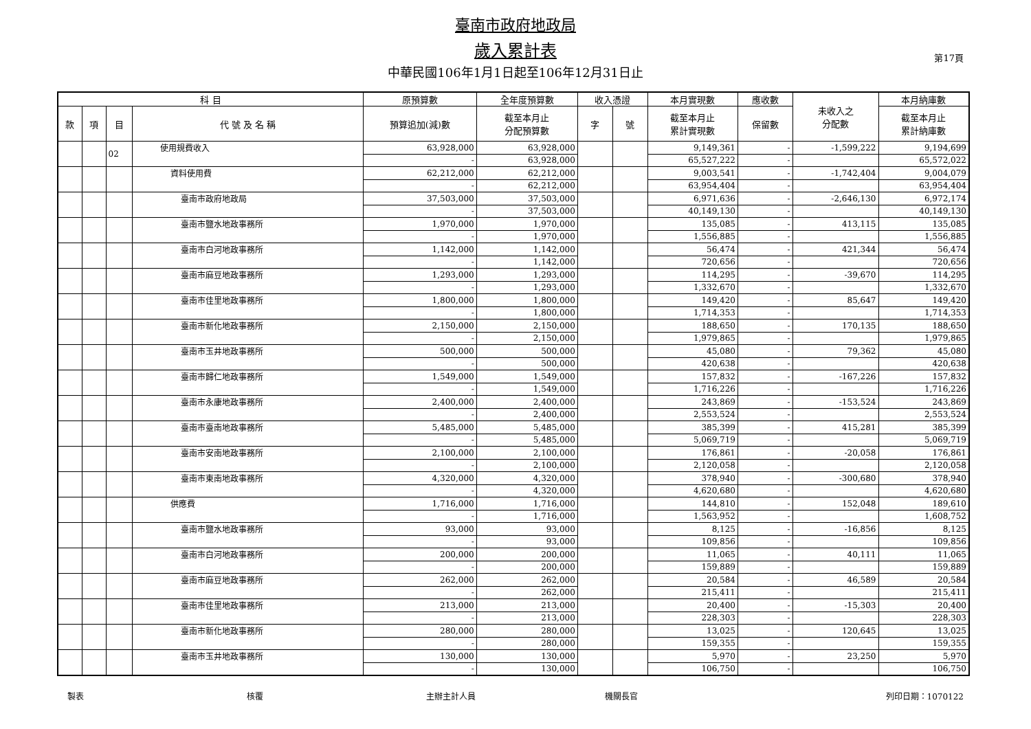臺南市政府地政局
歲入累計表
中華民國106年1月1日起至106年12月31日止
第17頁
| 科 目 | | | | 原預算數 | 全年度預算數 | 收入憑證 | | 本月實現數 | 應收數 | 未收入之 分配數 | 本月納庫數 |
| --- | --- | --- | --- | --- | --- | --- | --- | --- | --- | --- | --- |
| 款 | 項 | 目 | 代 號 及 名 稱 | 預算追加(減)數 | 截至本月止 分配預算數 | 字 | 號 | 截至本月止 累計實現數 | 保留數 | | 截至本月止 累計納庫數 |
| | | 02 | 使用規費收入 | 63,928,000 | 63,928,000 | | | 9,149,361 | - | -1,599,222 | 9,194,699 |
| | | | | - | 63,928,000 | | | 65,527,222 | - | | 65,572,022 |
| | | | 資料使用費 | 62,212,000 | 62,212,000 | | | 9,003,541 | - | -1,742,404 | 9,004,079 |
| | | | | - | 62,212,000 | | | 63,954,404 | - | | 63,954,404 |
| | | | 臺南市政府地政局 | 37,503,000 | 37,503,000 | | | 6,971,636 | - | -2,646,130 | 6,972,174 |
| | | | | - | 37,503,000 | | | 40,149,130 | - | | 40,149,130 |
| | | | 臺南市鹽水地政事務所 | 1,970,000 | 1,970,000 | | | 135,085 | - | 413,115 | 135,085 |
| | | | | - | 1,970,000 | | | 1,556,885 | - | | 1,556,885 |
| | | | 臺南市白河地政事務所 | 1,142,000 | 1,142,000 | | | 56,474 | - | 421,344 | 56,474 |
| | | | | - | 1,142,000 | | | 720,656 | - | | 720,656 |
| | | | 臺南市麻豆地政事務所 | 1,293,000 | 1,293,000 | | | 114,295 | - | -39,670 | 114,295 |
| | | | | - | 1,293,000 | | | 1,332,670 | - | | 1,332,670 |
| | | | 臺南市佳里地政事務所 | 1,800,000 | 1,800,000 | | | 149,420 | - | 85,647 | 149,420 |
| | | | | - | 1,800,000 | | | 1,714,353 | - | | 1,714,353 |
| | | | 臺南市新化地政事務所 | 2,150,000 | 2,150,000 | | | 188,650 | - | 170,135 | 188,650 |
| | | | | - | 2,150,000 | | | 1,979,865 | - | | 1,979,865 |
| | | | 臺南市玉井地政事務所 | 500,000 | 500,000 | | | 45,080 | - | 79,362 | 45,080 |
| | | | | - | 500,000 | | | 420,638 | - | | 420,638 |
| | | | 臺南市歸仁地政事務所 | 1,549,000 | 1,549,000 | | | 157,832 | - | -167,226 | 157,832 |
| | | | | - | 1,549,000 | | | 1,716,226 | - | | 1,716,226 |
| | | | 臺南市永康地政事務所 | 2,400,000 | 2,400,000 | | | 243,869 | - | -153,524 | 243,869 |
| | | | | - | 2,400,000 | | | 2,553,524 | - | | 2,553,524 |
| | | | 臺南市臺南地政事務所 | 5,485,000 | 5,485,000 | | | 385,399 | - | 415,281 | 385,399 |
| | | | | - | 5,485,000 | | | 5,069,719 | - | | 5,069,719 |
| | | | 臺南市安南地政事務所 | 2,100,000 | 2,100,000 | | | 176,861 | - | -20,058 | 176,861 |
| | | | | - | 2,100,000 | | | 2,120,058 | - | | 2,120,058 |
| | | | 臺南市東南地政事務所 | 4,320,000 | 4,320,000 | | | 378,940 | - | -300,680 | 378,940 |
| | | | | - | 4,320,000 | | | 4,620,680 | - | | 4,620,680 |
| | | | 供應費 | 1,716,000 | 1,716,000 | | | 144,810 | - | 152,048 | 189,610 |
| | | | | - | 1,716,000 | | | 1,563,952 | - | | 1,608,752 |
| | | | 臺南市鹽水地政事務所 | 93,000 | 93,000 | | | 8,125 | - | -16,856 | 8,125 |
| | | | | - | 93,000 | | | 109,856 | - | | 109,856 |
| | | | 臺南市白河地政事務所 | 200,000 | 200,000 | | | 11,065 | - | 40,111 | 11,065 |
| | | | | - | 200,000 | | | 159,889 | - | | 159,889 |
| | | | 臺南市麻豆地政事務所 | 262,000 | 262,000 | | | 20,584 | - | 46,589 | 20,584 |
| | | | | - | 262,000 | | | 215,411 | - | | 215,411 |
| | | | 臺南市佳里地政事務所 | 213,000 | 213,000 | | | 20,400 | - | -15,303 | 20,400 |
| | | | | - | 213,000 | | | 228,303 | - | | 228,303 |
| | | | 臺南市新化地政事務所 | 280,000 | 280,000 | | | 13,025 | - | 120,645 | 13,025 |
| | | | | - | 280,000 | | | 159,355 | - | | 159,355 |
| | | | 臺南市玉井地政事務所 | 130,000 | 130,000 | | | 5,970 | - | 23,250 | 5,970 |
| | | | | - | 130,000 | | | 106,750 | - | | 106,750 |
製表 核覆 主辦主計人員 機關長官 列印日期：1070122